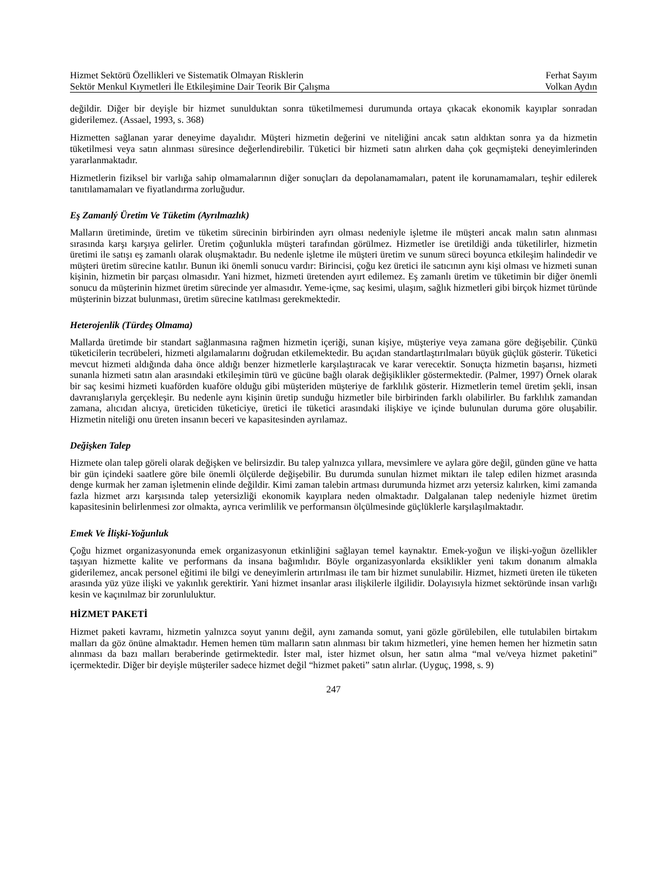Hizmet Sektörü Özellikleri ve Sistematik Olmayan Risklerin Ferhat Sayım
Sektör Menkul Kıymetleri İle Etkileşimine Dair Teorik Bir Çalışma Volkan Aydın
değildir. Diğer bir deyişle bir hizmet sunulduktan sonra tüketilmemesi durumunda ortaya çıkacak ekonomik kayıplar sonradan giderilemez. (Assael, 1993, s. 368)
Hizmetten sağlanan yarar deneyime dayalıdır. Müşteri hizmetin değerini ve niteliğini ancak satın aldıktan sonra ya da hizmetin tüketilmesi veya satın alınması süresince değerlendirebilir. Tüketici bir hizmeti satın alırken daha çok geçmişteki deneyimlerinden yararlanmaktadır.
Hizmetlerin fiziksel bir varlığa sahip olmamalarının diğer sonuçları da depolanamamaları, patent ile korunamamaları, teşhir edilerek tanıtılamamaları ve fiyatlandırma zorluğudur.
Eş Zamanlý Üretim Ve Tüketim (Ayrılmazlık)
Malların üretiminde, üretim ve tüketim sürecinin birbirinden ayrı olması nedeniyle işletme ile müşteri ancak malın satın alınması sırasında karşı karşıya gelirler. Üretim çoğunlukla müşteri tarafından görülmez. Hizmetler ise üretildiği anda tüketilirler, hizmetin üretimi ile satışı eş zamanlı olarak oluşmaktadır. Bu nedenle işletme ile müşteri üretim ve sunum süreci boyunca etkileşim halindedir ve müşteri üretim sürecine katılır. Bunun iki önemli sonucu vardır: Birincisi, çoğu kez üretici ile satıcının aynı kişi olması ve hizmeti sunan kişinin, hizmetin bir parçası olmasıdır. Yani hizmet, hizmeti üretenden ayırt edilemez. Eş zamanlı üretim ve tüketimin bir diğer önemli sonucu da müşterinin hizmet üretim sürecinde yer almasıdır. Yeme-içme, saç kesimi, ulaşım, sağlık hizmetleri gibi birçok hizmet türünde müşterinin bizzat bulunması, üretim sürecine katılması gerekmektedir.
Heterojenlik (Türdeş Olmama)
Mallarda üretimde bir standart sağlanmasına rağmen hizmetin içeriği, sunan kişiye, müşteriye veya zamana göre değişebilir. Çünkü tüketicilerin tecrübeleri, hizmeti algılamalarını doğrudan etkilemektedir. Bu açıdan standartlaştırılmaları büyük güçlük gösterir. Tüketici mevcut hizmeti aldığında daha önce aldığı benzer hizmetlerle karşılaştıracak ve karar verecektir. Sonuçta hizmetin başarısı, hizmeti sunanla hizmeti satın alan arasındaki etkileşimin türü ve gücüne bağlı olarak değişiklikler göstermektedir. (Palmer, 1997) Örnek olarak bir saç kesimi hizmeti kuaförden kuaföre olduğu gibi müşteriden müşteriye de farklılık gösterir. Hizmetlerin temel üretim şekli, insan davranışlarıyla gerçekleşir. Bu nedenle aynı kişinin üretip sunduğu hizmetler bile birbirinden farklı olabilirler. Bu farklılık zamandan zamana, alıcıdan alıcıya, üreticiden tüketiciye, üretici ile tüketici arasındaki ilişkiye ve içinde bulunulan duruma göre oluşabilir. Hizmetin niteliği onu üreten insanın beceri ve kapasitesinden ayrılamaz.
Değişken Talep
Hizmete olan talep göreli olarak değişken ve belirsizdir. Bu talep yalnızca yıllara, mevsimlere ve aylara göre değil, günden güne ve hatta bir gün içindeki saatlere göre bile önemli ölçülerde değişebilir. Bu durumda sunulan hizmet miktarı ile talep edilen hizmet arasında denge kurmak her zaman işletmenin elinde değildir. Kimi zaman talebin artması durumunda hizmet arzı yetersiz kalırken, kimi zamanda fazla hizmet arzı karşısında talep yetersizliği ekonomik kayıplara neden olmaktadır. Dalgalanan talep nedeniyle hizmet üretim kapasitesinin belirlenmesi zor olmakta, ayrıca verimlilik ve performansın ölçülmesinde güçlüklerle karşılaşılmaktadır.
Emek Ve İlişki-Yoğunluk
Çoğu hizmet organizasyonunda emek organizasyonun etkinliğini sağlayan temel kaynaktır. Emek-yoğun ve ilişki-yoğun özellikler taşıyan hizmette kalite ve performans da insana bağımlıdır. Böyle organizasyonlarda eksiklikler yeni takım donanım almakla giderilemez, ancak personel eğitimi ile bilgi ve deneyimlerin artırılması ile tam bir hizmet sunulabilir. Hizmet, hizmeti üreten ile tüketen arasında yüz yüze ilişki ve yakınlık gerektirir. Yani hizmet insanlar arası ilişkilerle ilgilidir. Dolayısıyla hizmet sektöründe insan varlığı kesin ve kaçınılmaz bir zorunluluktur.
HİZMET PAKETİ
Hizmet paketi kavramı, hizmetin yalnızca soyut yanını değil, aynı zamanda somut, yani gözle görülebilen, elle tutulabilen birtakım malları da göz önüne almaktadır. Hemen hemen tüm malların satın alınması bir takım hizmetleri, yine hemen hemen her hizmetin satın alınması da bazı malları beraberinde getirmektedir. İster mal, ister hizmet olsun, her satın alma “mal ve/veya hizmet paketini” içermektedir. Diğer bir deyişle müşteriler sadece hizmet değil “hizmet paketi” satın alırlar. (Uyguç, 1998, s. 9)
247